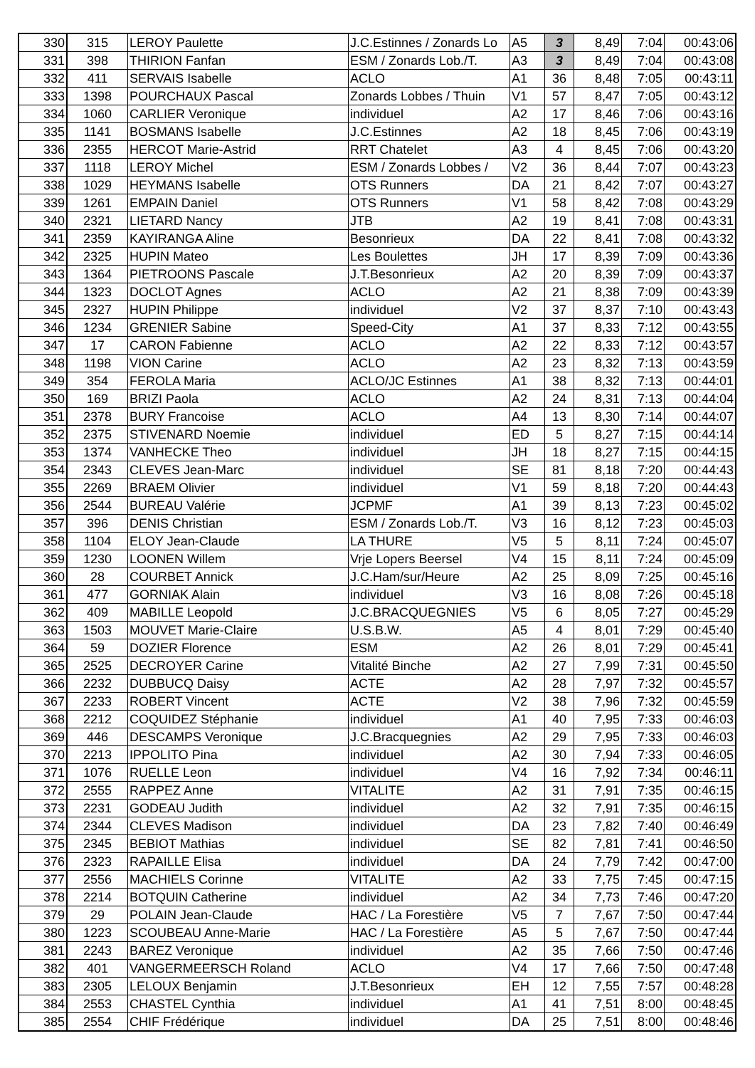| 330 | 315 | LEROY Paulette | J.C.Estinnes / Zonards Lo | A5 | 3 | 8,49 | 7:04 | 00:43:06 |
| 331 | 398 | THIRION Fanfan | ESM / Zonards Lob./T. | A3 | 3 | 8,49 | 7:04 | 00:43:08 |
| 332 | 411 | SERVAIS Isabelle | ACLO | A1 | 36 | 8,48 | 7:05 | 00:43:11 |
| 333 | 1398 | POURCHAUX Pascal | Zonards Lobbes / Thuin | V1 | 57 | 8,47 | 7:05 | 00:43:12 |
| 334 | 1060 | CARLIER Veronique | individuel | A2 | 17 | 8,46 | 7:06 | 00:43:16 |
| 335 | 1141 | BOSMANS Isabelle | J.C.Estinnes | A2 | 18 | 8,45 | 7:06 | 00:43:19 |
| 336 | 2355 | HERCOT Marie-Astrid | RRT Chatelet | A3 | 4 | 8,45 | 7:06 | 00:43:20 |
| 337 | 1118 | LEROY Michel | ESM / Zonards Lobbes / | V2 | 36 | 8,44 | 7:07 | 00:43:23 |
| 338 | 1029 | HEYMANS Isabelle | OTS Runners | DA | 21 | 8,42 | 7:07 | 00:43:27 |
| 339 | 1261 | EMPAIN Daniel | OTS Runners | V1 | 58 | 8,42 | 7:08 | 00:43:29 |
| 340 | 2321 | LIETARD Nancy | JTB | A2 | 19 | 8,41 | 7:08 | 00:43:31 |
| 341 | 2359 | KAYIRANGA Aline | Besonrieux | DA | 22 | 8,41 | 7:08 | 00:43:32 |
| 342 | 2325 | HUPIN Mateo | Les Boulettes | JH | 17 | 8,39 | 7:09 | 00:43:36 |
| 343 | 1364 | PIETROONS Pascale | J.T.Besonrieux | A2 | 20 | 8,39 | 7:09 | 00:43:37 |
| 344 | 1323 | DOCLOT Agnes | ACLO | A2 | 21 | 8,38 | 7:09 | 00:43:39 |
| 345 | 2327 | HUPIN Philippe | individuel | V2 | 37 | 8,37 | 7:10 | 00:43:43 |
| 346 | 1234 | GRENIER Sabine | Speed-City | A1 | 37 | 8,33 | 7:12 | 00:43:55 |
| 347 | 17 | CARON Fabienne | ACLO | A2 | 22 | 8,33 | 7:12 | 00:43:57 |
| 348 | 1198 | VION Carine | ACLO | A2 | 23 | 8,32 | 7:13 | 00:43:59 |
| 349 | 354 | FEROLA Maria | ACLO/JC Estinnes | A1 | 38 | 8,32 | 7:13 | 00:44:01 |
| 350 | 169 | BRIZI Paola | ACLO | A2 | 24 | 8,31 | 7:13 | 00:44:04 |
| 351 | 2378 | BURY Francoise | ACLO | A4 | 13 | 8,30 | 7:14 | 00:44:07 |
| 352 | 2375 | STIVENARD Noemie | individuel | ED | 5 | 8,27 | 7:15 | 00:44:14 |
| 353 | 1374 | VANHECKE Theo | individuel | JH | 18 | 8,27 | 7:15 | 00:44:15 |
| 354 | 2343 | CLEVES Jean-Marc | individuel | SE | 81 | 8,18 | 7:20 | 00:44:43 |
| 355 | 2269 | BRAEM Olivier | individuel | V1 | 59 | 8,18 | 7:20 | 00:44:43 |
| 356 | 2544 | BUREAU Valérie | JCPMF | A1 | 39 | 8,13 | 7:23 | 00:45:02 |
| 357 | 396 | DENIS Christian | ESM / Zonards Lob./T. | V3 | 16 | 8,12 | 7:23 | 00:45:03 |
| 358 | 1104 | ELOY Jean-Claude | LA THURE | V5 | 5 | 8,11 | 7:24 | 00:45:07 |
| 359 | 1230 | LOONEN Willem | Vrje Lopers Beersel | V4 | 15 | 8,11 | 7:24 | 00:45:09 |
| 360 | 28 | COURBET Annick | J.C.Ham/sur/Heure | A2 | 25 | 8,09 | 7:25 | 00:45:16 |
| 361 | 477 | GORNIAK Alain | individuel | V3 | 16 | 8,08 | 7:26 | 00:45:18 |
| 362 | 409 | MABILLE Leopold | J.C.BRACQUEGNIES | V5 | 6 | 8,05 | 7:27 | 00:45:29 |
| 363 | 1503 | MOUVET Marie-Claire | U.S.B.W. | A5 | 4 | 8,01 | 7:29 | 00:45:40 |
| 364 | 59 | DOZIER Florence | ESM | A2 | 26 | 8,01 | 7:29 | 00:45:41 |
| 365 | 2525 | DECROYER Carine | Vitalité Binche | A2 | 27 | 7,99 | 7:31 | 00:45:50 |
| 366 | 2232 | DUBBUCQ Daisy | ACTE | A2 | 28 | 7,97 | 7:32 | 00:45:57 |
| 367 | 2233 | ROBERT Vincent | ACTE | V2 | 38 | 7,96 | 7:32 | 00:45:59 |
| 368 | 2212 | COQUIDEZ Stéphanie | individuel | A1 | 40 | 7,95 | 7:33 | 00:46:03 |
| 369 | 446 | DESCAMPS Veronique | J.C.Bracquegnies | A2 | 29 | 7,95 | 7:33 | 00:46:03 |
| 370 | 2213 | IPPOLITO Pina | individuel | A2 | 30 | 7,94 | 7:33 | 00:46:05 |
| 371 | 1076 | RUELLE Leon | individuel | V4 | 16 | 7,92 | 7:34 | 00:46:11 |
| 372 | 2555 | RAPPEZ Anne | VITALITE | A2 | 31 | 7,91 | 7:35 | 00:46:15 |
| 373 | 2231 | GODEAU Judith | individuel | A2 | 32 | 7,91 | 7:35 | 00:46:15 |
| 374 | 2344 | CLEVES Madison | individuel | DA | 23 | 7,82 | 7:40 | 00:46:49 |
| 375 | 2345 | BEBIOT Mathias | individuel | SE | 82 | 7,81 | 7:41 | 00:46:50 |
| 376 | 2323 | RAPAILLE Elisa | individuel | DA | 24 | 7,79 | 7:42 | 00:47:00 |
| 377 | 2556 | MACHIELS Corinne | VITALITE | A2 | 33 | 7,75 | 7:45 | 00:47:15 |
| 378 | 2214 | BOTQUIN Catherine | individuel | A2 | 34 | 7,73 | 7:46 | 00:47:20 |
| 379 | 29 | POLAIN Jean-Claude | HAC / La Forestière | V5 | 7 | 7,67 | 7:50 | 00:47:44 |
| 380 | 1223 | SCOUBEAU Anne-Marie | HAC / La Forestière | A5 | 5 | 7,67 | 7:50 | 00:47:44 |
| 381 | 2243 | BAREZ Veronique | individuel | A2 | 35 | 7,66 | 7:50 | 00:47:46 |
| 382 | 401 | VANGERMEERSCH Roland | ACLO | V4 | 17 | 7,66 | 7:50 | 00:47:48 |
| 383 | 2305 | LELOUX Benjamin | J.T.Besonrieux | EH | 12 | 7,55 | 7:57 | 00:48:28 |
| 384 | 2553 | CHASTEL Cynthia | individuel | A1 | 41 | 7,51 | 8:00 | 00:48:45 |
| 385 | 2554 | CHIF Frédérique | individuel | DA | 25 | 7,51 | 8:00 | 00:48:46 |